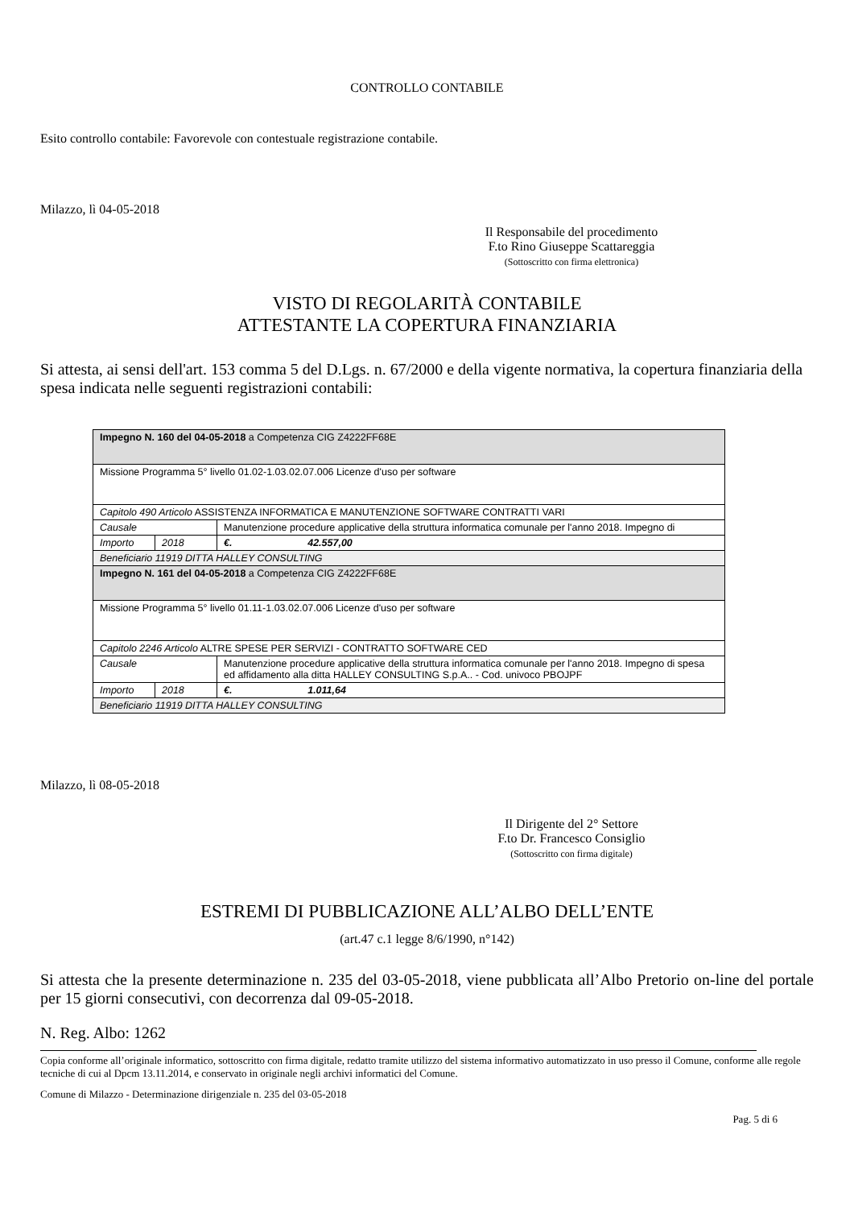CONTROLLO CONTABILE
Esito controllo contabile: Favorevole con contestuale registrazione contabile.
Milazzo, lì 04-05-2018
Il Responsabile del procedimento
F.to Rino Giuseppe Scattareggia
(Sottoscritto con firma elettronica)
VISTO DI REGOLARITÀ CONTABILE
ATTESTANTE LA COPERTURA FINANZIARIA
Si attesta, ai sensi dell'art. 153 comma 5 del D.Lgs. n. 67/2000 e della vigente normativa, la copertura finanziaria della spesa indicata nelle seguenti registrazioni contabili:
| Impegno N. 160 del 04-05-2018 a Competenza CIG Z4222FF68E | | |
| Missione Programma 5° livello 01.02-1.03.02.07.006 Licenze d'uso per software | | |
| Capitolo 490 Articolo ASSISTENZA INFORMATICA E MANUTENZIONE SOFTWARE CONTRATTI VARI | | |
| Causale | | Manutenzione procedure applicative della struttura informatica comunale per l'anno 2018. Impegno di |
| Importo | 2018 | €. 42.557,00 |
| Beneficiario 11919 DITTA HALLEY CONSULTING | | |
| Impegno N. 161 del 04-05-2018 a Competenza CIG Z4222FF68E | | |
| Missione Programma 5° livello 01.11-1.03.02.07.006 Licenze d'uso per software | | |
| Capitolo 2246 Articolo ALTRE SPESE PER SERVIZI - CONTRATTO SOFTWARE CED | | |
| Causale | | Manutenzione procedure applicative della struttura informatica comunale per l'anno 2018. Impegno di spesa ed affidamento alla ditta HALLEY CONSULTING S.p.A.. - Cod. univoco PBOJPF |
| Importo | 2018 | €. 1.011,64 |
| Beneficiario 11919 DITTA HALLEY CONSULTING | | |
Milazzo, lì 08-05-2018
Il Dirigente del 2° Settore
F.to Dr. Francesco Consiglio
(Sottoscritto con firma digitale)
ESTREMI DI PUBBLICAZIONE ALL’ALBO DELL’ENTE
(art.47 c.1 legge 8/6/1990, n°142)
Si attesta che la presente determinazione n. 235 del 03-05-2018, viene pubblicata all’Albo Pretorio on-line del portale per 15 giorni consecutivi, con decorrenza dal 09-05-2018.
N. Reg. Albo: 1262
Copia conforme all’originale informatico, sottoscritto con firma digitale, redatto tramite utilizzo del sistema informativo automatizzato in uso presso il Comune, conforme alle regole tecniche di cui al Dpcm 13.11.2014, e conservato in originale negli archivi informatici del Comune.
Comune di Milazzo - Determinazione dirigenziale n. 235 del 03-05-2018
Pag. 5 di 6